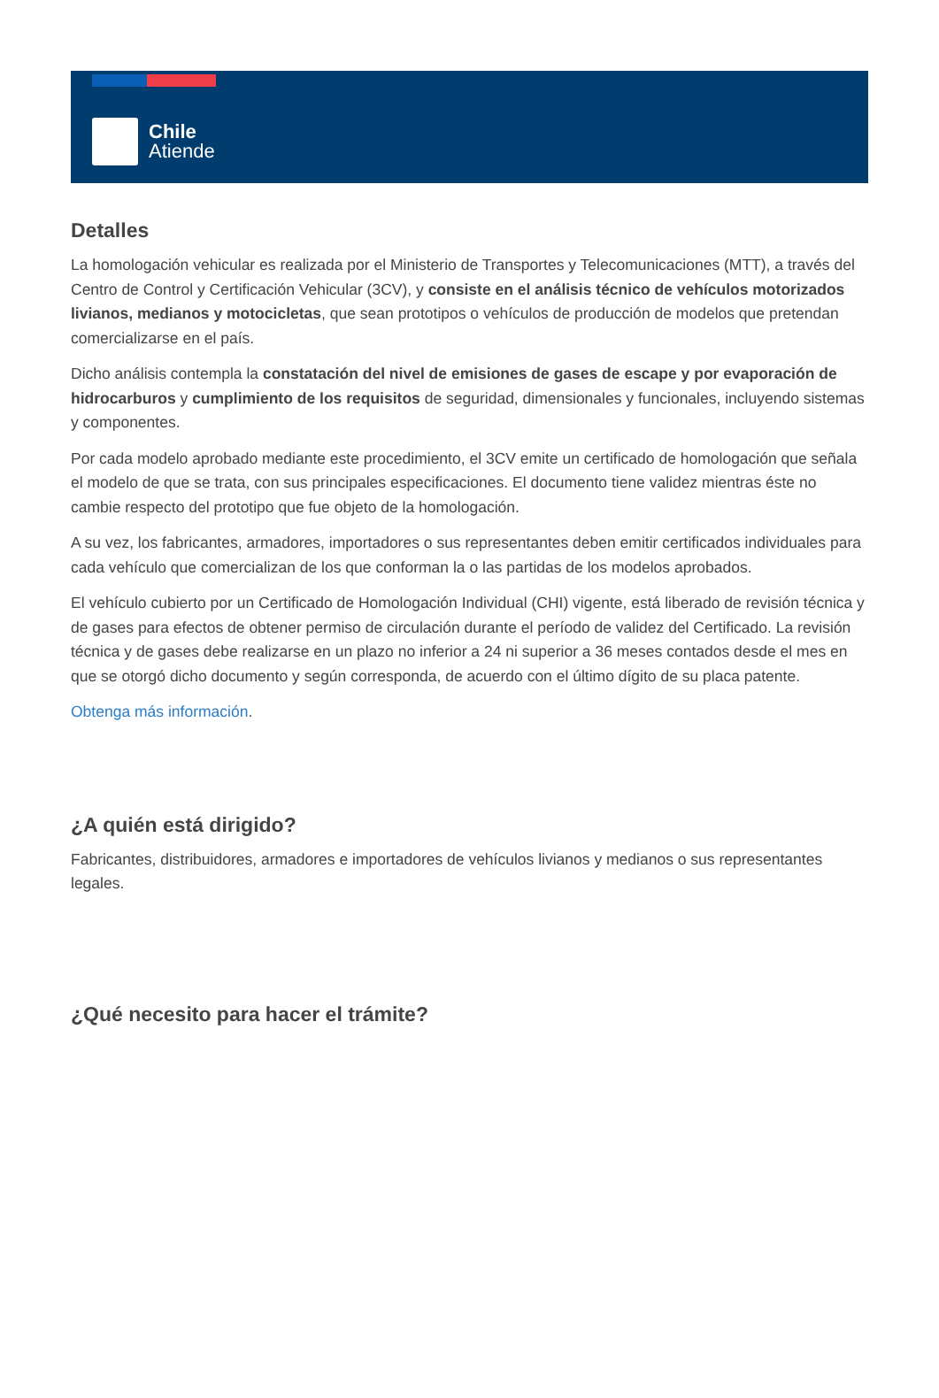Chile
Atiende
Detalles
La homologación vehicular es realizada por el Ministerio de Transportes y Telecomunicaciones (MTT), a través del Centro de Control y Certificación Vehicular (3CV), y consiste en el análisis técnico de vehículos motorizados livianos, medianos y motocicletas, que sean prototipos o vehículos de producción de modelos que pretendan comercializarse en el país.
Dicho análisis contempla la constatación del nivel de emisiones de gases de escape y por evaporación de hidrocarburos y cumplimiento de los requisitos de seguridad, dimensionales y funcionales, incluyendo sistemas y componentes.
Por cada modelo aprobado mediante este procedimiento, el 3CV emite un certificado de homologación que señala el modelo de que se trata, con sus principales especificaciones. El documento tiene validez mientras éste no cambie respecto del prototipo que fue objeto de la homologación.
A su vez, los fabricantes, armadores, importadores o sus representantes deben emitir certificados individuales para cada vehículo que comercializan de los que conforman la o las partidas de los modelos aprobados.
El vehículo cubierto por un Certificado de Homologación Individual (CHI) vigente, está liberado de revisión técnica y de gases para efectos de obtener permiso de circulación durante el período de validez del Certificado. La revisión técnica y de gases debe realizarse en un plazo no inferior a 24 ni superior a 36 meses contados desde el mes en que se otorgó dicho documento y según corresponda, de acuerdo con el último dígito de su placa patente.
Obtenga más información.
¿A quién está dirigido?
Fabricantes, distribuidores, armadores e importadores de vehículos livianos y medianos o sus representantes legales.
¿Qué necesito para hacer el trámite?